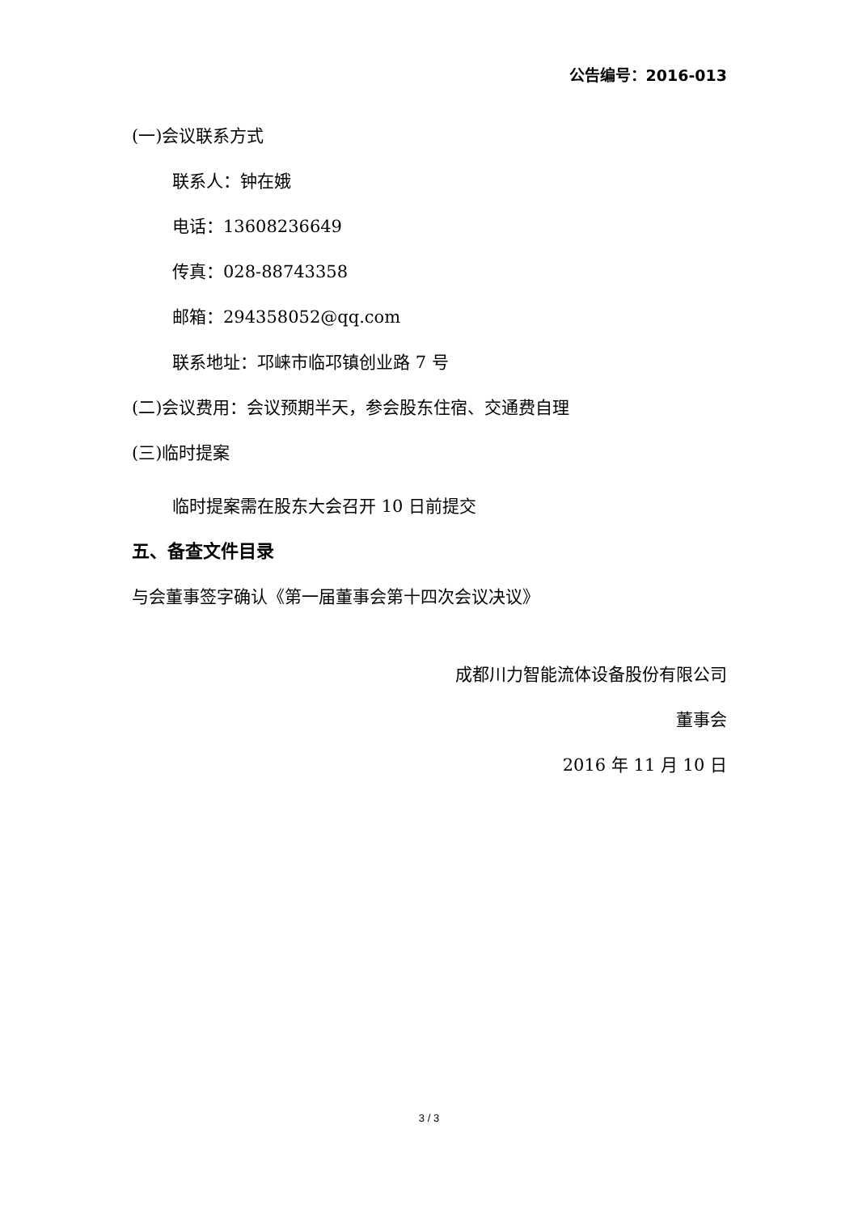公告编号：2016-013
(一)会议联系方式
联系人：钟在娥
电话：13608236649
传真：028-88743358
邮箱：294358052@qq.com
联系地址：邛崃市临邛镇创业路 7 号
(二)会议费用：会议预期半天，参会股东住宿、交通费自理
(三)临时提案
临时提案需在股东大会召开 10 日前提交
五、备查文件目录
与会董事签字确认《第一届董事会第十四次会议决议》
成都川力智能流体设备股份有限公司
董事会
2016 年 11 月 10 日
3 / 3